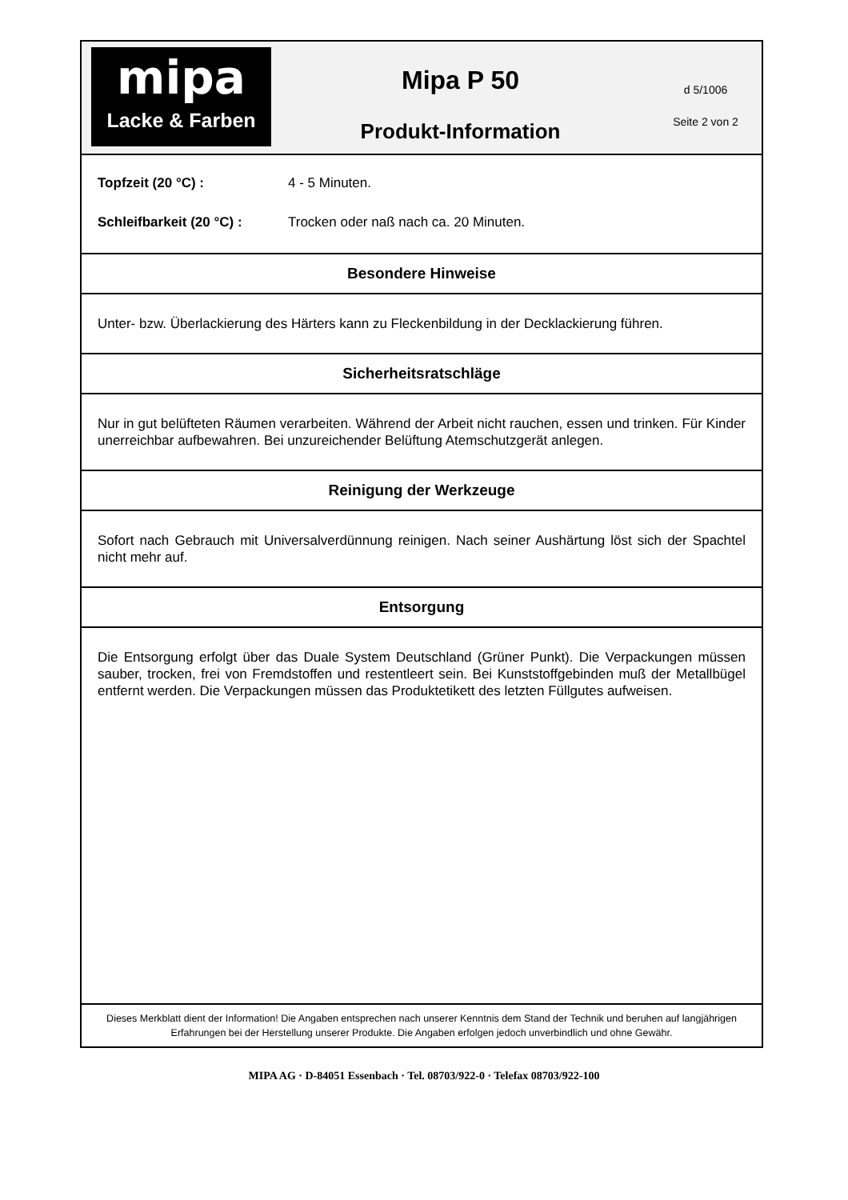mipa
Lacke & Farben
Mipa P 50
Produkt-Information
d 5/1006
Seite 2 von 2
Topfzeit (20 °C) : 4 - 5 Minuten.
Schleifbarkeit (20 °C) : Trocken oder naß nach ca. 20 Minuten.
Besondere Hinweise
Unter- bzw. Überlackierung des Härters kann zu Fleckenbildung in der Decklackierung führen.
Sicherheitsratschläge
Nur in gut belüfteten Räumen verarbeiten. Während der Arbeit nicht rauchen, essen und trinken. Für Kinder unerreichbar aufbewahren. Bei unzureichender Belüftung Atemschutzgerät anlegen.
Reinigung der Werkzeuge
Sofort nach Gebrauch mit Universalverdünnung reinigen. Nach seiner Aushärtung löst sich der Spachtel nicht mehr auf.
Entsorgung
Die Entsorgung erfolgt über das Duale System Deutschland (Grüner Punkt). Die Verpackungen müssen sauber, trocken, frei von Fremdstoffen und restentleert sein. Bei Kunststoffgebinden muß der Metallbügel entfernt werden. Die Verpackungen müssen das Produktetikett des letzten Füllgutes aufweisen.
Dieses Merkblatt dient der Information! Die Angaben entsprechen nach unserer Kenntnis dem Stand der Technik und beruhen auf langjährigen Erfahrungen bei der Herstellung unserer Produkte. Die Angaben erfolgen jedoch unverbindlich und ohne Gewähr.
MIPA AG · D-84051 Essenbach · Tel. 08703/922-0 · Telefax 08703/922-100